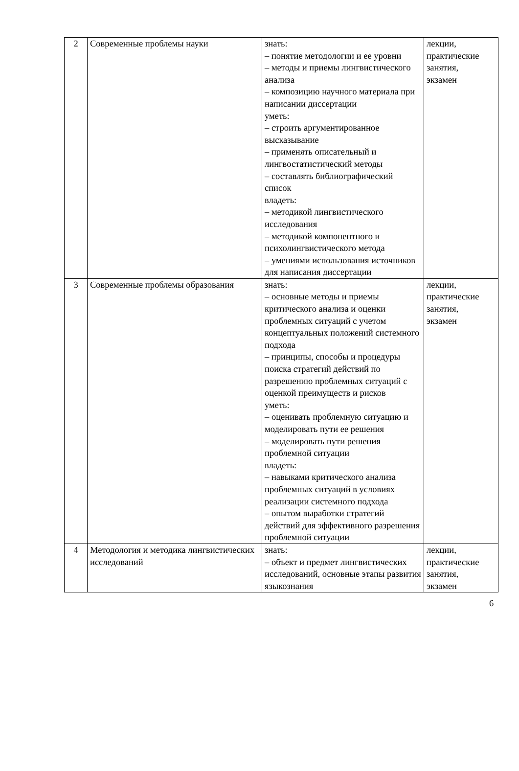| 2 | Современные проблемы науки | знать: – понятие методологии и ее уровни – методы и приемы лингвистического анализа – композицию научного материала при написании диссертации уметь: – строить аргументированное высказывание – применять описательный и лингвостатистический методы – составлять библиографический список владеть: – методикой лингвистического исследования – методикой компонентного и психолингвистического метода – умениями использования источников для написания диссертации | лекции, практические занятия, экзамен |
| 3 | Современные проблемы образования | знать: – основные методы и приемы критического анализа и оценки проблемных ситуаций с учетом концептуальных положений системного подхода – принципы, способы и процедуры поиска стратегий действий по разрешению проблемных ситуаций с оценкой преимуществ и рисков уметь: – оценивать проблемную ситуацию и моделировать пути ее решения – моделировать пути решения проблемной ситуации владеть: – навыками критического анализа проблемных ситуаций в условиях реализации системного подхода – опытом выработки стратегий действий для эффективного разрешения проблемной ситуации | лекции, практические занятия, экзамен |
| 4 | Методология и методика лингвистических исследований | знать: – объект и предмет лингвистических исследований, основные этапы развития языкознания | лекции, практические занятия, экзамен |
6